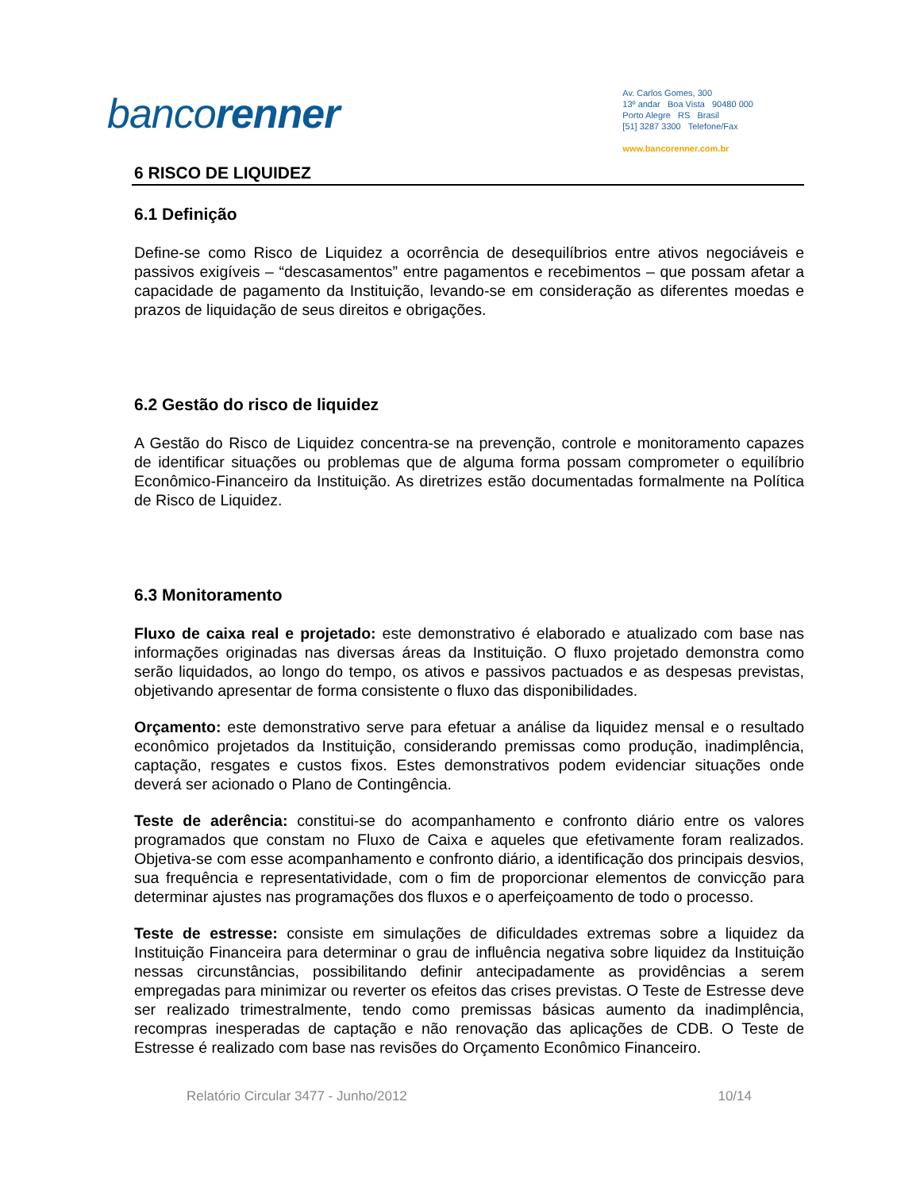bancorenner
Av. Carlos Gomes, 300
13º andar Boa Vista 90480 000
Porto Alegre RS Brasil
[51] 3287 3300 Telefone/Fax
www.bancorenner.com.br
6 RISCO DE LIQUIDEZ
6.1 Definição
Define-se como Risco de Liquidez a ocorrência de desequilíbrios entre ativos negociáveis e passivos exigíveis – “descasamentos” entre pagamentos e recebimentos – que possam afetar a capacidade de pagamento da Instituição, levando-se em consideração as diferentes moedas e prazos de liquidação de seus direitos e obrigações.
6.2 Gestão do risco de liquidez
A Gestão do Risco de Liquidez concentra-se na prevenção, controle e monitoramento capazes de identificar situações ou problemas que de alguma forma possam comprometer o equilíbrio Econômico-Financeiro da Instituição. As diretrizes estão documentadas formalmente na Política de Risco de Liquidez.
6.3 Monitoramento
Fluxo de caixa real e projetado: este demonstrativo é elaborado e atualizado com base nas informações originadas nas diversas áreas da Instituição. O fluxo projetado demonstra como serão liquidados, ao longo do tempo, os ativos e passivos pactuados e as despesas previstas, objetivando apresentar de forma consistente o fluxo das disponibilidades.
Orçamento: este demonstrativo serve para efetuar a análise da liquidez mensal e o resultado econômico projetados da Instituição, considerando premissas como produção, inadimplência, captação, resgates e custos fixos. Estes demonstrativos podem evidenciar situações onde deverá ser acionado o Plano de Contingência.
Teste de aderência: constitui-se do acompanhamento e confronto diário entre os valores programados que constam no Fluxo de Caixa e aqueles que efetivamente foram realizados. Objetiva-se com esse acompanhamento e confronto diário, a identificação dos principais desvios, sua frequência e representatividade, com o fim de proporcionar elementos de convicção para determinar ajustes nas programações dos fluxos e o aperfeiçoamento de todo o processo.
Teste de estresse: consiste em simulações de dificuldades extremas sobre a liquidez da Instituição Financeira para determinar o grau de influência negativa sobre liquidez da Instituição nessas circunstâncias, possibilitando definir antecipadamente as providências a serem empregadas para minimizar ou reverter os efeitos das crises previstas. O Teste de Estresse deve ser realizado trimestralmente, tendo como premissas básicas aumento da inadimplência, recompras inesperadas de captação e não renovação das aplicações de CDB. O Teste de Estresse é realizado com base nas revisões do Orçamento Econômico Financeiro.
Relatório Circular 3477 - Junho/2012 10/14